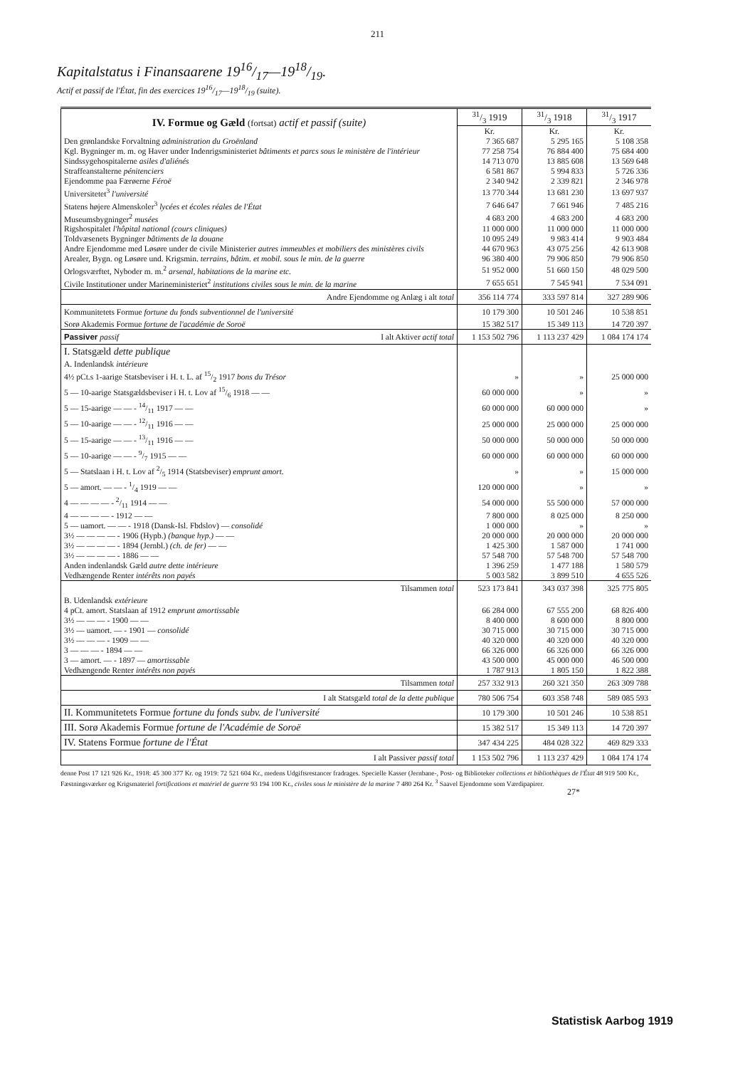211
Kapitalstatus i Finansaarene 1916/17—1918/19.
Actif et passif de l'État, fin des exercices 1916/17—1918/19 (suite).
| IV. Formue og Gæld (fortsat) actif et passif (suite) | 31/3 1919 | 31/3 1918 | 31/3 1917 |
| | Kr. | Kr. | Kr. |
| Den grønlandske Forvaltning administration du Groënland | 7 365 687 | 5 295 165 | 5 108 358 |
| Kgl. Bygninger m. m. og Haver under Indenrigsministeriet bâtiments et parcs sous le ministère de l'intérieur | 77 258 754 | 76 884 400 | 75 684 400 |
| Sindssygehospitalerne asiles d'aliénés | 14 713 070 | 13 885 608 | 13 569 648 |
| Straffeanstalterne pénitenciers | 6 581 867 | 5 994 833 | 5 726 336 |
| Ejendomme paa Færøerne Féroë | 2 340 942 | 2 339 821 | 2 346 978 |
| Universitetet<sup>3</sup> l'université | 13 770 344 | 13 681 230 | 13 697 937 |
| Statens højere Almenskoler<sup>3</sup> lycées et écoles réales de l'État | 7 646 647 | 7 661 946 | 7 485 216 |
| Museumsbygninger<sup>2</sup> musées | 4 683 200 | 4 683 200 | 4 683 200 |
| Rigshospitalet l'hôpital national (cours cliniques) | 11 000 000 | 11 000 000 | 11 000 000 |
| Toldvæsenets Bygninger bâtiments de la douane | 10 095 249 | 9 983 414 | 9 903 484 |
| Andre Ejendomme med Løsøre under de civile Ministerier autres immeubles et mobiliers des ministères civils | 44 670 963 | 43 075 256 | 42 613 908 |
| Arealer, Bygn. og Løsøre und. Krigsmin. terrains, bâtim. et mobil. sous le min. de la guerre | 96 380 400 | 79 906 850 | 79 906 850 |
| Orlogsværftet, Nyboder m. m.<sup>2</sup> arsenal, habitations de la marine etc. | 51 952 000 | 51 660 150 | 48 029 500 |
| Civile Institutioner under Marineministeriet<sup>2</sup> institutions civiles sous le min. de la marine | 7 655 651 | 7 545 941 | 7 534 091 |
| Andre Ejendomme og Anlæg i alt total | 356 114 774 | 333 597 814 | 327 289 906 |
| Kommunitetets Formue fortune du fonds subventionnel de l'université | 10 179 300 | 10 501 246 | 10 538 851 |
| Sorø Akademis Formue fortune de l'académie de Soroë | 15 382 517 | 15 349 113 | 14 720 397 |
| Passiver passif I alt Aktiver actif total | 1 153 502 796 | 1 113 237 429 | 1 084 174 174 |
| I. Statsgæld dette publique | | | |
| A. Indenlandsk intérieure | | | |
| 4½ pCt.s 1-aarige Statsbeviser i H. t. L. af 15/2 1917 bons du Trésor | » | » | 25 000 000 |
| 5 — 10-aarige Statsgældsbeviser i H. t. Lov af 15/6 1918 — — | 60 000 000 | » | » |
| 5 — 15-aarige — — - 14/11 1917 — — | 60 000 000 | 60 000 000 | » |
| 5 — 10-aarige — — - 12/11 1916 — — | 25 000 000 | 25 000 000 | 25 000 000 |
| 5 — 15-aarige — — - 13/11 1916 — — | 50 000 000 | 50 000 000 | 50 000 000 |
| 5 — 10-aarige — — - 9/7 1915 — — | 60 000 000 | 60 000 000 | 60 000 000 |
| 5 — Statslaan i H. t. Lov af 2/5 1914 (Statsbeviser) emprunt amort. | » | » | 15 000 000 |
| 5 — amort. — — - 1/4 1919 — — | 120 000 000 | » | » |
| 4 — — — — - 2/11 1914 — — | 54 000 000 | 55 500 000 | 57 000 000 |
| 4 — — — — - 1912 — — | 7 800 000 | 8 025 000 | 8 250 000 |
| 5 — uamort. — — - 1918 (Dansk-Isl. Fbdslov) — consolidé | 1 000 000 | » | » |
| 3½ — — — — - 1906 (Hypb.) (banque hyp.) — — | 20 000 000 | 20 000 000 | 20 000 000 |
| 3½ — — — — - 1894 (Jernbl.) (ch. de fer) — — | 1 425 300 | 1 587 000 | 1 741 000 |
| 3½ — — — — - 1886 — — | 57 548 700 | 57 548 700 | 57 548 700 |
| Anden indenlandsk Gæld autre dette intérieure | 1 396 259 | 1 477 188 | 1 580 579 |
| Vedhængende Renter intérêts non payés | 5 003 582 | 3 899 510 | 4 655 526 |
| Tilsammen total | 523 173 841 | 343 037 398 | 325 775 805 |
| B. Udenlandsk extérieure | | | |
| 4 pCt. amort. Statslaan af 1912 emprunt amortissable | 66 284 000 | 67 555 200 | 68 826 400 |
| 3½ — — — - 1900 — — | 8 400 000 | 8 600 000 | 8 800 000 |
| 3½ — uamort. — - 1901 — consolidé | 30 715 000 | 30 715 000 | 30 715 000 |
| 3½ — — — - 1909 — — | 40 320 000 | 40 320 000 | 40 320 000 |
| 3 — — — - 1894 — — | 66 326 000 | 66 326 000 | 66 326 000 |
| 3 — amort. — - 1897 — amortissable | 43 500 000 | 45 000 000 | 46 500 000 |
| Vedhængende Renter intérêts non payés | 1 787 913 | 1 805 150 | 1 822 388 |
| Tilsammen total | 257 332 913 | 260 321 350 | 263 309 788 |
| I alt Statsgæld total de la dette publique | 780 506 754 | 603 358 748 | 589 085 593 |
| II. Kommunitetets Formue fortune du fonds subv. de l'université | 10 179 300 | 10 501 246 | 10 538 851 |
| III. Sorø Akademis Formue fortune de l'Académie de Soroë | 15 382 517 | 15 349 113 | 14 720 397 |
| IV. Statens Formue fortune de l'État | 347 434 225 | 484 028 322 | 469 829 333 |
| I alt Passiver passif total | 1 153 502 796 | 1 113 237 429 | 1 084 174 174 |
denne Post 17 121 926 Kr., 1918: 45 300 377 Kr. og 1919: 72 521 604 Kr., medens Udgiftsrestancer fradrages. Specielle Kasser (Jernbane-, Post- og Biblioteker collections et bibliothèques de l'État 48 919 500 Kr., Fæstningsværker og Krigsmateriel fortifications et matériel de guerre 93 194 100 Kr., civiles sous le ministère de la marine 7 480 264 Kr. <sup>3</sup> Saavel Ejendomme som Værdipapirer.
27*
Statistisk Aarbog 1919